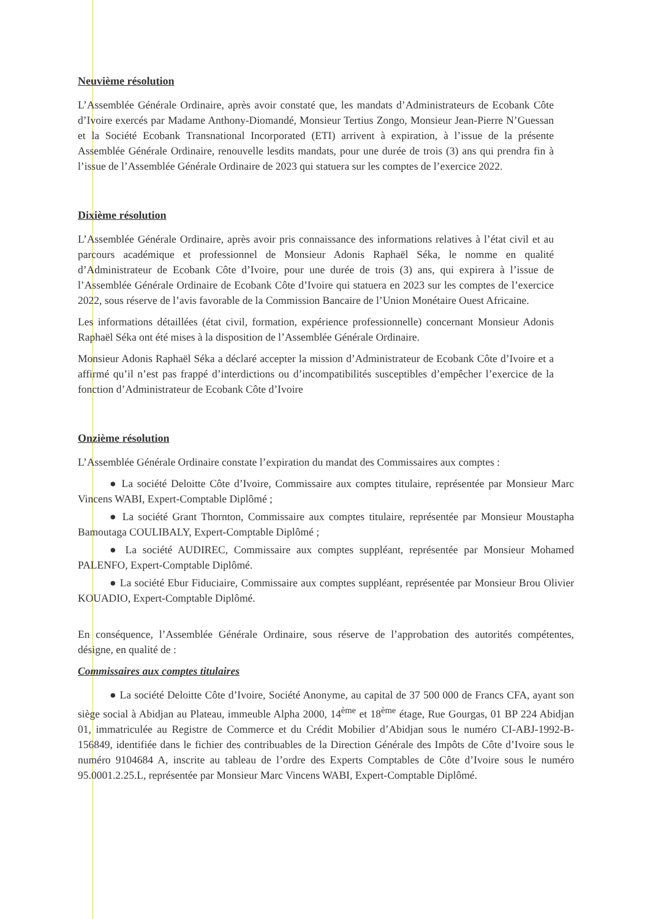Neuvième résolution
L’Assemblée Générale Ordinaire, après avoir constaté que, les mandats d’Administrateurs de Ecobank Côte d’Ivoire exercés par Madame Anthony-Diomandé, Monsieur Tertius Zongo, Monsieur Jean-Pierre N’Guessan et la Société Ecobank Transnational Incorporated (ETI) arrivent à expiration, à l’issue de la présente Assemblée Générale Ordinaire, renouvelle lesdits mandats, pour une durée de trois (3) ans qui prendra fin à l’issue de l’Assemblée Générale Ordinaire de 2023 qui statuera sur les comptes de l’exercice 2022.
Dixième résolution
L’Assemblée Générale Ordinaire, après avoir pris connaissance des informations relatives à l’état civil et au parcours académique et professionnel de Monsieur Adonis Raphaël Séka, le nomme en qualité d’Administrateur de Ecobank Côte d’Ivoire, pour une durée de trois (3) ans, qui expirera à l’issue de l’Assemblée Générale Ordinaire de Ecobank Côte d’Ivoire qui statuera en 2023 sur les comptes de l’exercice 2022, sous réserve de l’avis favorable de la Commission Bancaire de l’Union Monétaire Ouest Africaine.
Les informations détaillées (état civil, formation, expérience professionnelle) concernant Monsieur Adonis Raphaël Séka ont été mises à la disposition de l’Assemblée Générale Ordinaire.
Monsieur Adonis Raphaël Séka a déclaré accepter la mission d’Administrateur de Ecobank Côte d’Ivoire et a affirmé qu’il n’est pas frappé d’interdictions ou d’incompatibilités susceptibles d’empêcher l’exercice de la fonction d’Administrateur de Ecobank Côte d’Ivoire
Onzième résolution
L’Assemblée Générale Ordinaire constate l’expiration du mandat des Commissaires aux comptes :
● La société Deloitte Côte d’Ivoire, Commissaire aux comptes titulaire, représentée par Monsieur Marc Vincens WABI, Expert-Comptable Diplômé ;
● La société Grant Thornton, Commissaire aux comptes titulaire, représentée par Monsieur Moustapha Bamoutaga COULIBALY, Expert-Comptable Diplômé ;
● La société AUDIREC, Commissaire aux comptes suppléant, représentée par Monsieur Mohamed PALENFO, Expert-Comptable Diplômé.
● La société Ebur Fiduciaire, Commissaire aux comptes suppléant, représentée par Monsieur Brou Olivier KOUADIO, Expert-Comptable Diplômé.
En conséquence, l’Assemblée Générale Ordinaire, sous réserve de l’approbation des autorités compétentes, désigne, en qualité de :
Commissaires aux comptes titulaires
● La société Deloitte Côte d’Ivoire, Société Anonyme, au capital de 37 500 000 de Francs CFA, ayant son siège social à Abidjan au Plateau, immeuble Alpha 2000, 14<sup>ème</sup> et 18<sup>ème</sup> étage, Rue Gourgas, 01 BP 224 Abidjan 01, immatriculée au Registre de Commerce et du Crédit Mobilier d’Abidjan sous le numéro CI-ABJ-1992-B-156849, identifiée dans le fichier des contribuables de la Direction Générale des Impôts de Côte d’Ivoire sous le numéro 9104684 A, inscrite au tableau de l’ordre des Experts Comptables de Côte d’Ivoire sous le numéro 95.0001.2.25.L, représentée par Monsieur Marc Vincens WABI, Expert-Comptable Diplômé.